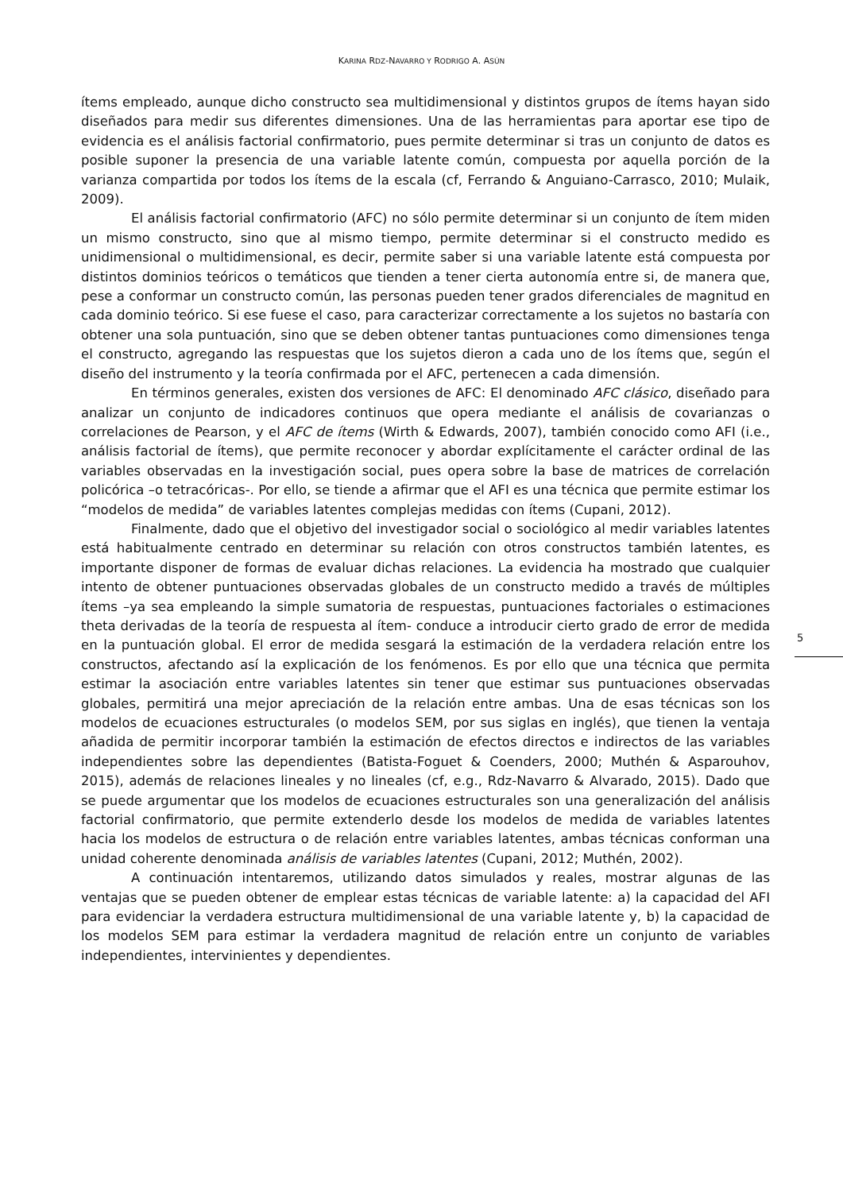KARINA RDZ-NAVARRO Y RODRIGO A. ASÚN
ítems empleado, aunque dicho constructo sea multidimensional y distintos grupos de ítems hayan sido diseñados para medir sus diferentes dimensiones. Una de las herramientas para aportar ese tipo de evidencia es el análisis factorial confirmatorio, pues permite determinar si tras un conjunto de datos es posible suponer la presencia de una variable latente común, compuesta por aquella porción de la varianza compartida por todos los ítems de la escala (cf, Ferrando & Anguiano-Carrasco, 2010; Mulaik, 2009).
El análisis factorial confirmatorio (AFC) no sólo permite determinar si un conjunto de ítem miden un mismo constructo, sino que al mismo tiempo, permite determinar si el constructo medido es unidimensional o multidimensional, es decir, permite saber si una variable latente está compuesta por distintos dominios teóricos o temáticos que tienden a tener cierta autonomía entre si, de manera que, pese a conformar un constructo común, las personas pueden tener grados diferenciales de magnitud en cada dominio teórico. Si ese fuese el caso, para caracterizar correctamente a los sujetos no bastaría con obtener una sola puntuación, sino que se deben obtener tantas puntuaciones como dimensiones tenga el constructo, agregando las respuestas que los sujetos dieron a cada uno de los ítems que, según el diseño del instrumento y la teoría confirmada por el AFC, pertenecen a cada dimensión.
En términos generales, existen dos versiones de AFC: El denominado AFC clásico, diseñado para analizar un conjunto de indicadores continuos que opera mediante el análisis de covarianzas o correlaciones de Pearson, y el AFC de ítems (Wirth & Edwards, 2007), también conocido como AFI (i.e., análisis factorial de ítems), que permite reconocer y abordar explícitamente el carácter ordinal de las variables observadas en la investigación social, pues opera sobre la base de matrices de correlación policórica –o tetracóricas-. Por ello, se tiende a afirmar que el AFI es una técnica que permite estimar los “modelos de medida” de variables latentes complejas medidas con ítems (Cupani, 2012).
Finalmente, dado que el objetivo del investigador social o sociológico al medir variables latentes está habitualmente centrado en determinar su relación con otros constructos también latentes, es importante disponer de formas de evaluar dichas relaciones. La evidencia ha mostrado que cualquier intento de obtener puntuaciones observadas globales de un constructo medido a través de múltiples ítems –ya sea empleando la simple sumatoria de respuestas, puntuaciones factoriales o estimaciones theta derivadas de la teoría de respuesta al ítem- conduce a introducir cierto grado de error de medida en la puntuación global. El error de medida sesgará la estimación de la verdadera relación entre los constructos, afectando así la explicación de los fenómenos. Es por ello que una técnica que permita estimar la asociación entre variables latentes sin tener que estimar sus puntuaciones observadas globales, permitirá una mejor apreciación de la relación entre ambas. Una de esas técnicas son los modelos de ecuaciones estructurales (o modelos SEM, por sus siglas en inglés), que tienen la ventaja añadida de permitir incorporar también la estimación de efectos directos e indirectos de las variables independientes sobre las dependientes (Batista-Foguet & Coenders, 2000; Muthén & Asparouhov, 2015), además de relaciones lineales y no lineales (cf, e.g., Rdz-Navarro & Alvarado, 2015). Dado que se puede argumentar que los modelos de ecuaciones estructurales son una generalización del análisis factorial confirmatorio, que permite extenderlo desde los modelos de medida de variables latentes hacia los modelos de estructura o de relación entre variables latentes, ambas técnicas conforman una unidad coherente denominada análisis de variables latentes (Cupani, 2012; Muthén, 2002).
A continuación intentaremos, utilizando datos simulados y reales, mostrar algunas de las ventajas que se pueden obtener de emplear estas técnicas de variable latente: a) la capacidad del AFI para evidenciar la verdadera estructura multidimensional de una variable latente y, b) la capacidad de los modelos SEM para estimar la verdadera magnitud de relación entre un conjunto de variables independientes, intervinientes y dependientes.
5